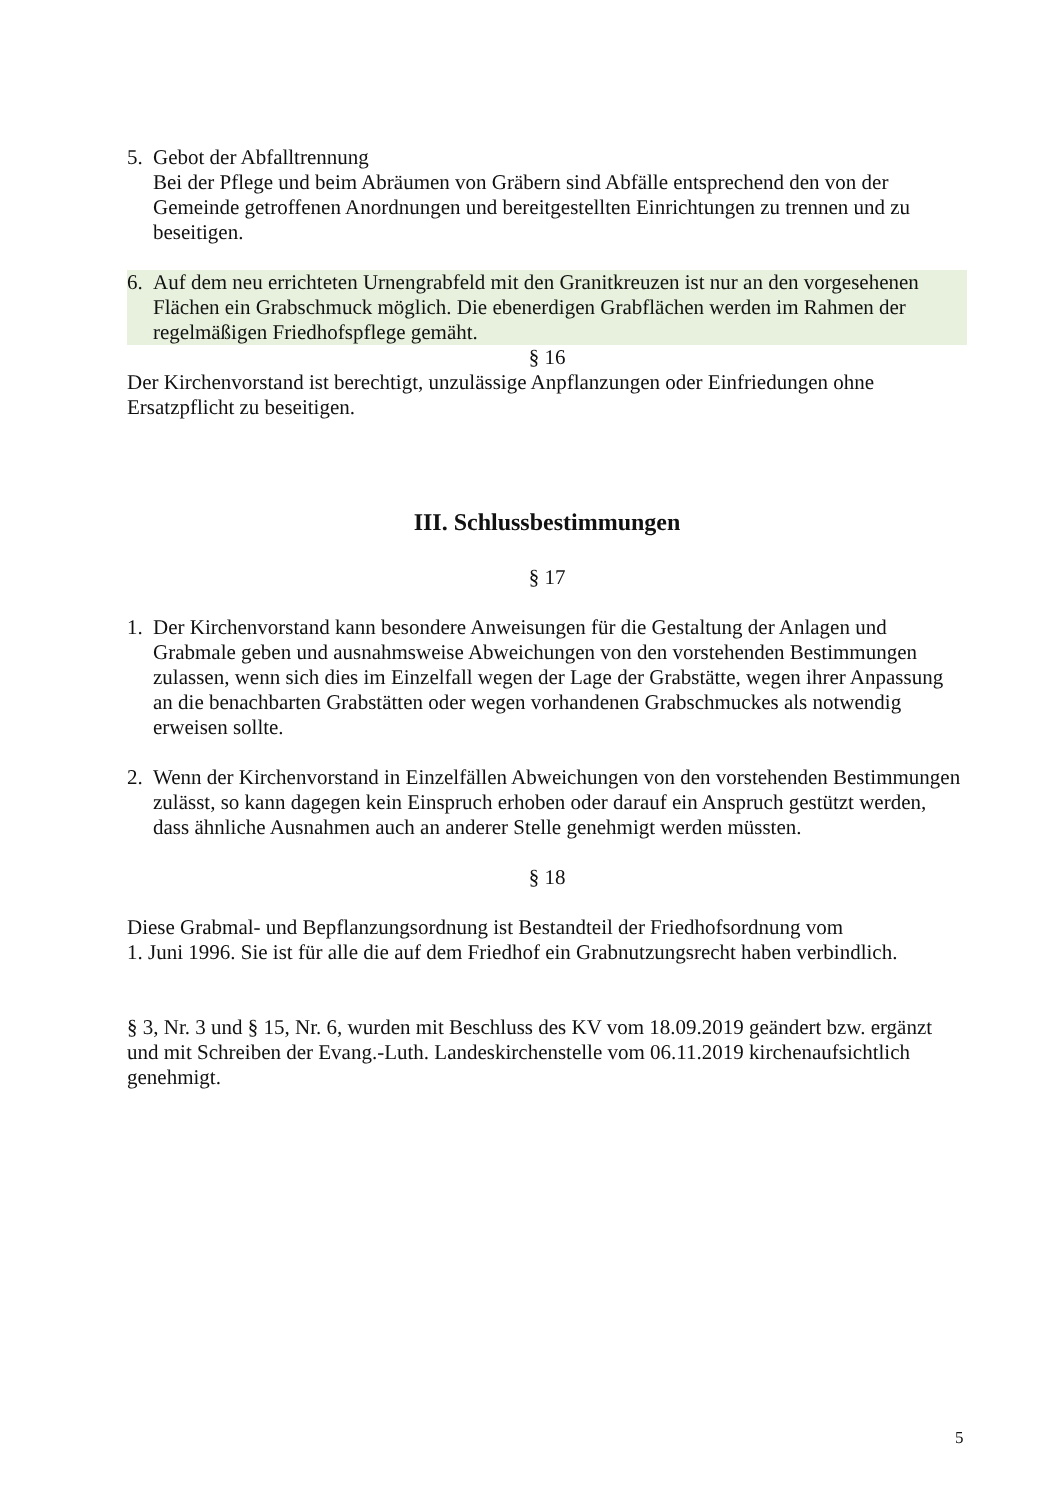5. Gebot der Abfalltrennung
Bei der Pflege und beim Abräumen von Gräbern sind Abfälle entsprechend den von der Gemeinde getroffenen Anordnungen und bereitgestellten Einrichtungen zu trennen und zu beseitigen.
6. Auf dem neu errichteten Urnengrabfeld mit den Granitkreuzen ist nur an den vorgesehenen Flächen ein Grabschmuck möglich. Die ebenerdigen Grabflächen werden im Rahmen der regelmäßigen Friedhofspflege gemäht.
§ 16
Der Kirchenvorstand ist berechtigt, unzulässige Anpflanzungen oder Einfriedungen ohne Ersatzpflicht zu beseitigen.
III. Schlussbestimmungen
§ 17
1. Der Kirchenvorstand kann besondere Anweisungen für die Gestaltung der Anlagen und Grabmale geben und ausnahmsweise Abweichungen von den vorstehenden Bestimmungen zulassen, wenn sich dies im Einzelfall wegen der Lage der Grabstätte, wegen ihrer Anpassung an die benachbarten Grabstätten oder wegen vorhandenen Grabschmuckes als notwendig erweisen sollte.
2. Wenn der Kirchenvorstand in Einzelfällen Abweichungen von den vorstehenden Bestimmungen zulässt, so kann dagegen kein Einspruch erhoben oder darauf ein Anspruch gestützt werden, dass ähnliche Ausnahmen auch an anderer Stelle genehmigt werden müssten.
§ 18
Diese Grabmal- und Bepflanzungsordnung ist Bestandteil der Friedhofsordnung vom
1. Juni 1996. Sie ist für alle die auf dem Friedhof ein Grabnutzungsrecht haben verbindlich.
§ 3, Nr. 3 und § 15, Nr. 6, wurden mit Beschluss des KV vom 18.09.2019 geändert bzw. ergänzt und mit Schreiben der Evang.-Luth. Landeskirchenstelle vom 06.11.2019 kirchenaufsichtlich genehmigt.
5